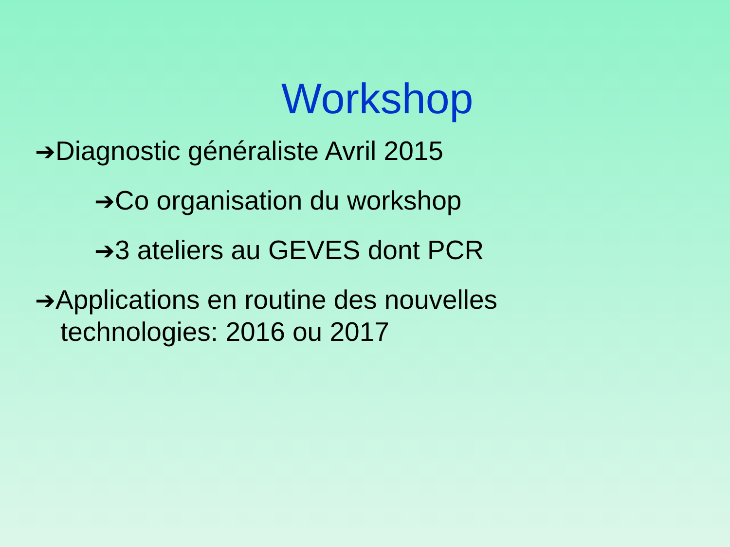Workshop
➔Diagnostic généraliste Avril 2015
➔Co organisation du workshop
➔3 ateliers au GEVES dont PCR
➔Applications en routine des nouvelles technologies: 2016 ou 2017